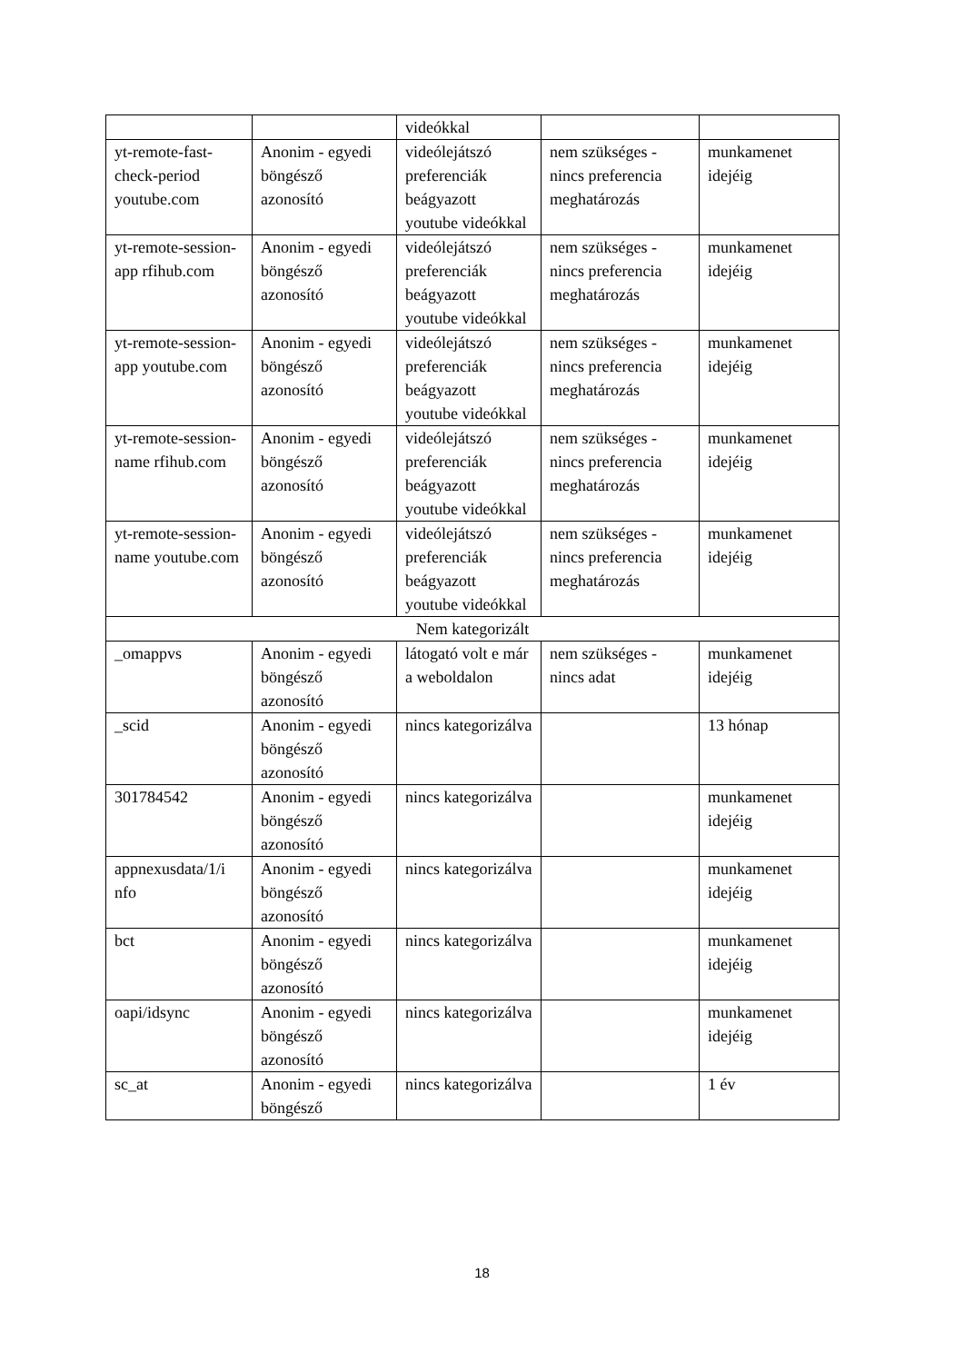| | | videókkal | | |
| yt-remote-fast-check-period youtube.com | Anonim - egyedi böngésző azonosító | videólejátszó preferenciák beágyazott youtube videókkal | nem szükséges - nincs preferencia meghatározás | munkamenet idejéig |
| yt-remote-session-app rfihub.com | Anonim - egyedi böngésző azonosító | videólejátszó preferenciák beágyazott youtube videókkal | nem szükséges - nincs preferencia meghatározás | munkamenet idejéig |
| yt-remote-session-app youtube.com | Anonim - egyedi böngésző azonosító | videólejátszó preferenciák beágyazott youtube videókkal | nem szükséges - nincs preferencia meghatározás | munkamenet idejéig |
| yt-remote-session-name rfihub.com | Anonim - egyedi böngésző azonosító | videólejátszó preferenciák beágyazott youtube videókkal | nem szükséges - nincs preferencia meghatározás | munkamenet idejéig |
| yt-remote-session-name youtube.com | Anonim - egyedi böngésző azonosító | videólejátszó preferenciák beágyazott youtube videókkal | nem szükséges - nincs preferencia meghatározás | munkamenet idejéig |
| Nem kategorizált | | | | |
| _omappvs | Anonim - egyedi böngésző azonosító | látogató volt e már a weboldalon | nem szükséges - nincs adat | munkamenet idejéig |
| _scid | Anonim - egyedi böngésző azonosító | nincs kategorizálva | | 13 hónap |
| 301784542 | Anonim - egyedi böngésző azonosító | nincs kategorizálva | | munkamenet idejéig |
| appnexusdata/1/i nfo | Anonim - egyedi böngésző azonosító | nincs kategorizálva | | munkamenet idejéig |
| bct | Anonim - egyedi böngésző azonosító | nincs kategorizálva | | munkamenet idejéig |
| oapi/idsync | Anonim - egyedi böngésző azonosító | nincs kategorizálva | | munkamenet idejéig |
| sc_at | Anonim - egyedi böngésző | nincs kategorizálva | | 1 év |
18